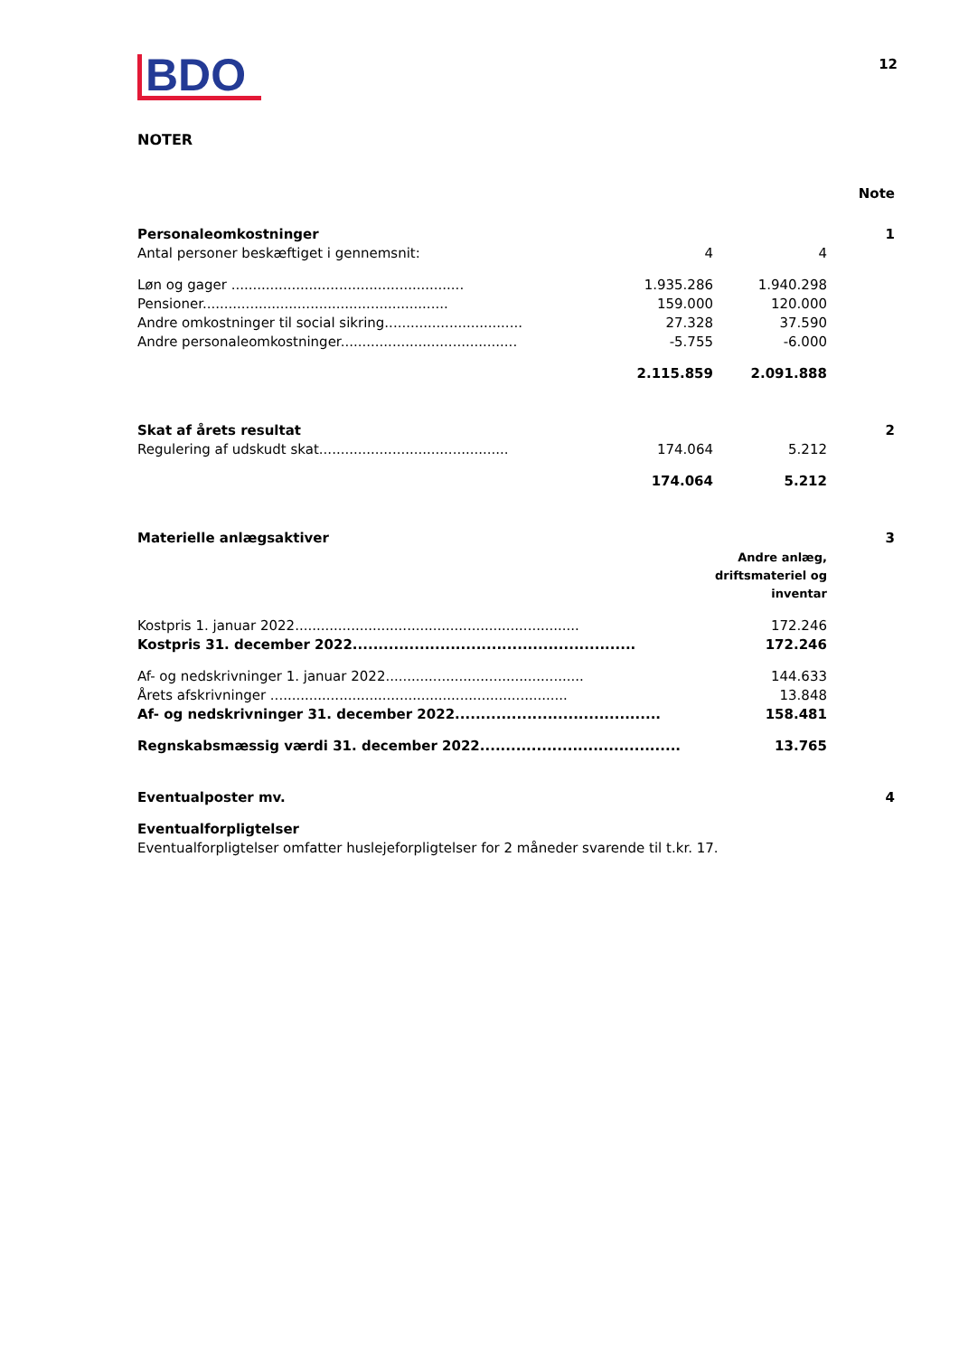BDO
12
NOTER
| | | | Note |
| Personaleomkostninger | | | 1 |
| Antal personer beskæftiget i gennemsnit: | 4 | 4 | |
| Løn og gager ...................................................... | 1.935.286 | 1.940.298 | |
| Pensioner......................................................... | 159.000 | 120.000 | |
| Andre omkostninger til social sikring................................ | 27.328 | 37.590 | |
| Andre personaleomkostninger......................................... | -5.755 | -6.000 | |
| | 2.115.859 | 2.091.888 | |
| Skat af årets resultat | | | 2 |
| Regulering af udskudt skat............................................ | 174.064 | 5.212 | |
| | 174.064 | 5.212 | |
| Materielle anlægsaktiver | | | 3 |
| | | Andre anlæg, driftsmateriel og inventar | |
| Kostpris 1. januar 2022.................................................................. | | 172.246 | |
| Kostpris 31. december 2022....................................................... | | 172.246 | |
| Af- og nedskrivninger 1. januar 2022.............................................. | | 144.633 | |
| Årets afskrivninger ..................................................................... | | 13.848 | |
| Af- og nedskrivninger 31. december 2022........................................ | | 158.481 | |
| Regnskabsmæssig værdi 31. december 2022....................................... | | 13.765 | |
| Eventualposter mv. | | | 4 |
| Eventualforpligtelser | | | |
| Eventualforpligtelser omfatter huslejeforpligtelser for 2 måneder svarende til t.kr. 17. | | | |